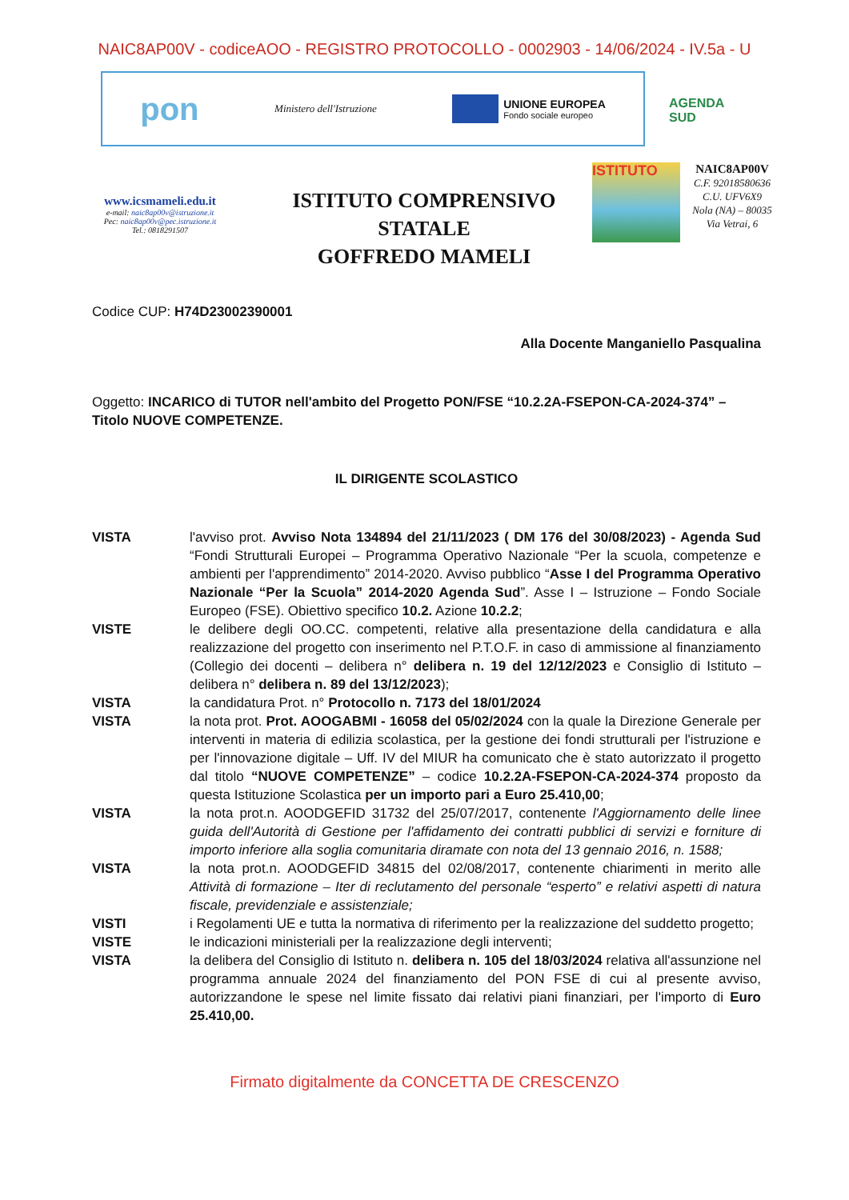NAIC8AP00V - codiceAOO - REGISTRO PROTOCOLLO - 0002903 - 14/06/2024 - IV.5a - U
pon Ministero dell'Istruzione
UNIONE EUROPEA
Fondo sociale europeo
AGENDA
SUD
www.icsmameli.edu.it
e-mail: naic8ap00v@istruzione.it
Pec: naic8ap00v@pec.istruzione.it
Tel.: 0818291507
ISTITUTO COMPRENSIVO
STATALE
GOFFREDO MAMELI
ISTITUTO
NAIC8AP00V
C.F. 92018580636
C.U. UFV6X9
Nola (NA) – 80035
Via Vetrai, 6
Codice CUP: H74D23002390001
Alla Docente Manganiello Pasqualina
Oggetto: INCARICO di TUTOR nell'ambito del Progetto PON/FSE “10.2.2A-FSEPON-CA-2024-374” – Titolo NUOVE COMPETENZE.
IL DIRIGENTE SCOLASTICO
| VISTA | l'avviso prot. Avviso Nota 134894 del 21/11/2023 ( DM 176 del 30/08/2023) - Agenda Sud “Fondi Strutturali Europei – Programma Operativo Nazionale “Per la scuola, competenze e ambienti per l'apprendimento” 2014-2020. Avviso pubblico “ Asse I del Programma Operativo Nazionale “Per la Scuola” 2014-2020 Agenda Sud ”. Asse I – Istruzione – Fondo Sociale Europeo (FSE). Obiettivo specifico 10.2. Azione 10.2.2 ; |
| VISTE | le delibere degli OO.CC. competenti, relative alla presentazione della candidatura e alla realizzazione del progetto con inserimento nel P.T.O.F. in caso di ammissione al finanziamento (Collegio dei docenti – delibera n° delibera n. 19 del 12/12/2023 e Consiglio di Istituto – delibera n° delibera n. 89 del 13/12/2023 ); |
| VISTA | la candidatura Prot. n° Protocollo n. 7173 del 18/01/2024 |
| VISTA | la nota prot. Prot. AOOGABMI - 16058 del 05/02/2024 con la quale la Direzione Generale per interventi in materia di edilizia scolastica, per la gestione dei fondi strutturali per l'istruzione e per l'innovazione digitale – Uff. IV del MIUR ha comunicato che è stato autorizzato il progetto dal titolo “NUOVE COMPETENZE” – codice 10.2.2A-FSEPON-CA-2024-374 proposto da questa Istituzione Scolastica per un importo pari a Euro 25.410,00 ; |
| VISTA | la nota prot.n. AOODGEFID 31732 del 25/07/2017, contenente l'Aggiornamento delle linee guida dell'Autorità di Gestione per l'affidamento dei contratti pubblici di servizi e forniture di importo inferiore alla soglia comunitaria diramate con nota del 13 gennaio 2016, n. 1588; |
| VISTA | la nota prot.n. AOODGEFID 34815 del 02/08/2017, contenente chiarimenti in merito alle Attività di formazione – Iter di reclutamento del personale “esperto” e relativi aspetti di natura fiscale, previdenziale e assistenziale; |
| VISTI | i Regolamenti UE e tutta la normativa di riferimento per la realizzazione del suddetto progetto; |
| VISTE | le indicazioni ministeriali per la realizzazione degli interventi; |
| VISTA | la delibera del Consiglio di Istituto n. delibera n. 105 del 18/03/2024 relativa all'assunzione nel programma annuale 2024 del finanziamento del PON FSE di cui al presente avviso, autorizzandone le spese nel limite fissato dai relativi piani finanziari, per l'importo di Euro 25.410,00. |
Firmato digitalmente da CONCETTA DE CRESCENZO